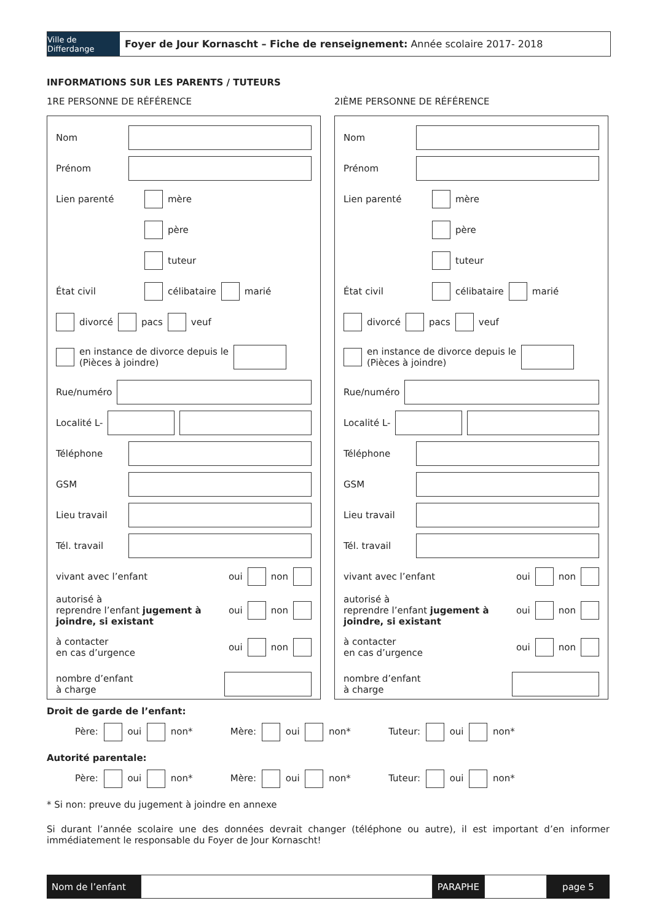Ville de Differdange
Foyer de Jour Kornascht – Fiche de renseignement: Année scolaire 2017- 2018
INFORMATIONS SUR LES PARENTS / TUTEURS
1RE PERSONNE DE RÉFÉRENCE 2IÈME PERSONNE DE RÉFÉRENCE
Nom
Prénom
Lien parenté mère
père
tuteur
État civil célibataire marié
divorcé pacs veuf
en instance de divorce depuis le
(Pièces à joindre)
Rue/numéro
Localité L-
Téléphone
GSM
Lieu travail
Tél. travail
vivant avec l’enfant oui non
autorisé à
reprendre l’enfant jugement à joindre, si existant oui non
à contacter
en cas d’urgence oui non
nombre d’enfant
à charge
Nom
Prénom
Lien parenté mère
père
tuteur
État civil célibataire marié
divorcé pacs veuf
en instance de divorce depuis le
(Pièces à joindre)
Rue/numéro
Localité L-
Téléphone
GSM
Lieu travail
Tél. travail
vivant avec l’enfant oui non
autorisé à
reprendre l’enfant jugement à joindre, si existant oui non
à contacter
en cas d’urgence oui non
nombre d’enfant
à charge
Droit de garde de l’enfant:
Père: oui non* Mère: oui non* Tuteur: oui non*
Autorité parentale:
Père: oui non* Mère: oui non* Tuteur: oui non*
* Si non: preuve du jugement à joindre en annexe
Si durant l’année scolaire une des données devrait changer (téléphone ou autre), il est important d’en informer immédiatement le responsable du Foyer de Jour Kornascht!
Nom de l’enfant PARAPHE page 5